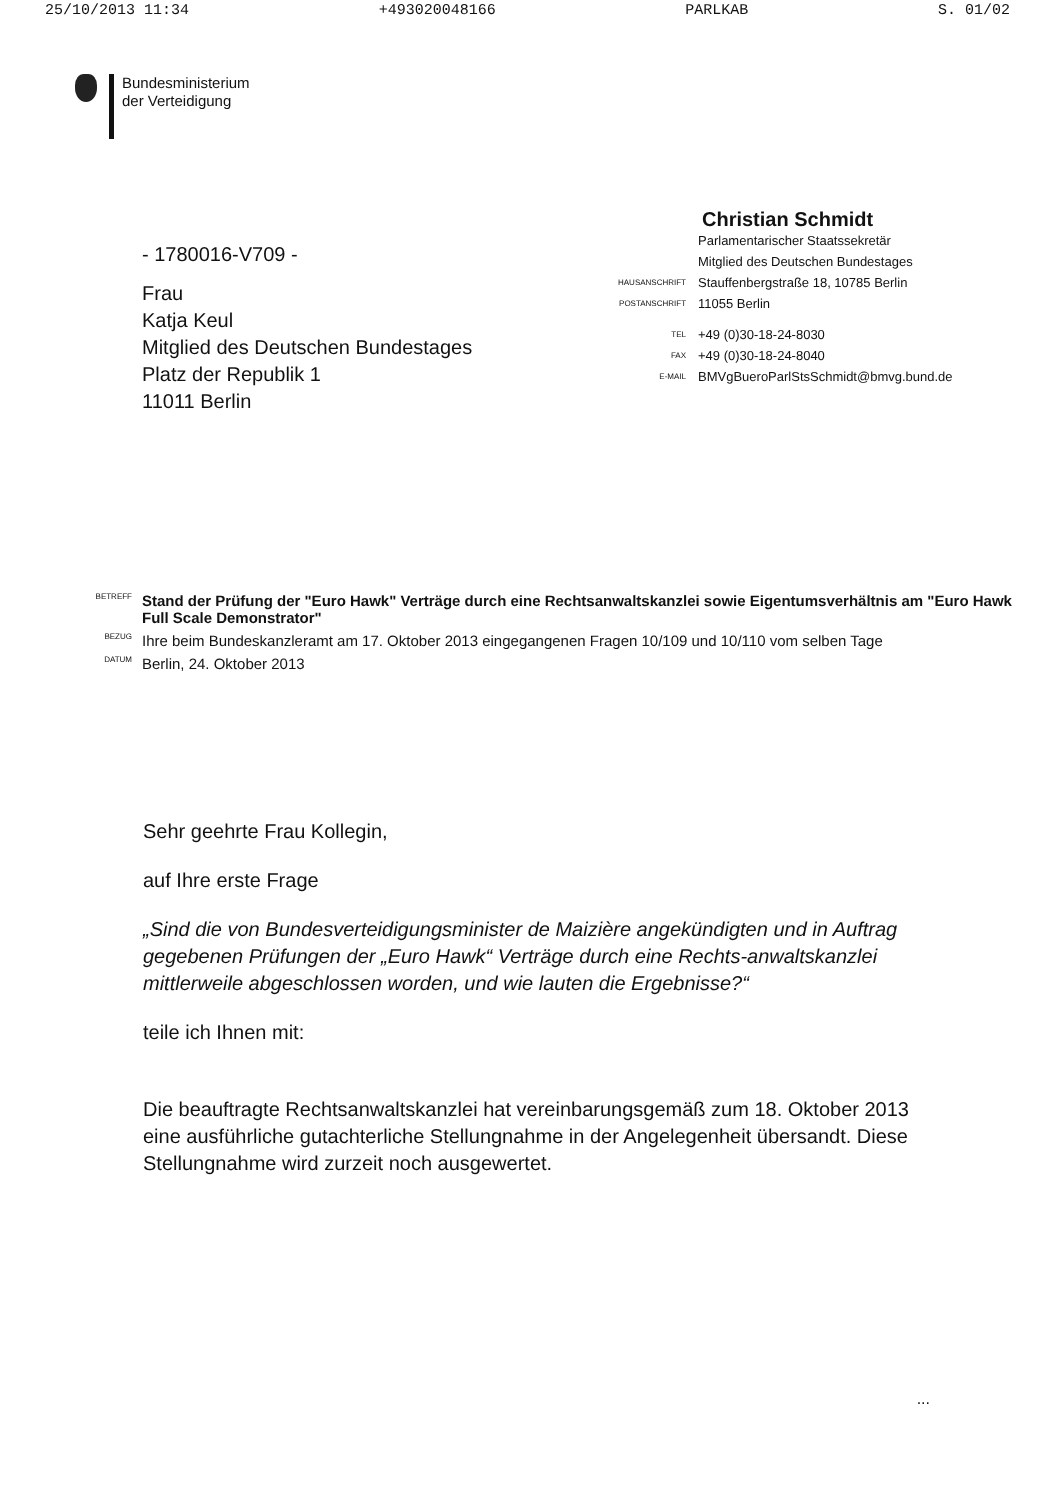25/10/2013 11:34 +493020048166 PARLKAB S. 01/02
Bundesministerium
der Verteidigung
- 1780016-V709 -
Frau
Katja Keul
Mitglied des Deutschen Bundestages
Platz der Republik 1
11011 Berlin
Christian Schmidt
| | Parlamentarischer Staatssekretär Mitglied des Deutschen Bundestages |
| HAUSANSCHRIFT | Stauffenbergstraße 18, 10785 Berlin |
| POSTANSCHRIFT | 11055 Berlin |
| TEL | +49 (0)30-18-24-8030 |
| FAX | +49 (0)30-18-24-8040 |
| E-MAIL | BMVgBueroParlStsSchmidt@bmvg.bund.de |
| BETREFF | Stand der Prüfung der "Euro Hawk" Verträge durch eine Rechtsanwaltskanzlei sowie Eigentumsverhältnis am "Euro Hawk Full Scale Demonstrator" |
| BEZUG | Ihre beim Bundeskanzleramt am 17. Oktober 2013 eingegangenen Fragen 10/109 und 10/110 vom selben Tage |
| DATUM | Berlin, 24. Oktober 2013 |
Sehr geehrte Frau Kollegin,
auf Ihre erste Frage
„Sind die von Bundesverteidigungsminister de Maizière angekündigten und in Auftrag gegebenen Prüfungen der „Euro Hawk“ Verträge durch eine Rechts-anwaltskanzlei mittlerweile abgeschlossen worden, und wie lauten die Ergebnisse?“
teile ich Ihnen mit:
Die beauftragte Rechtsanwaltskanzlei hat vereinbarungsgemäß zum 18. Oktober 2013 eine ausführliche gutachterliche Stellungnahme in der Angelegenheit übersandt. Diese Stellungnahme wird zurzeit noch ausgewertet.
...